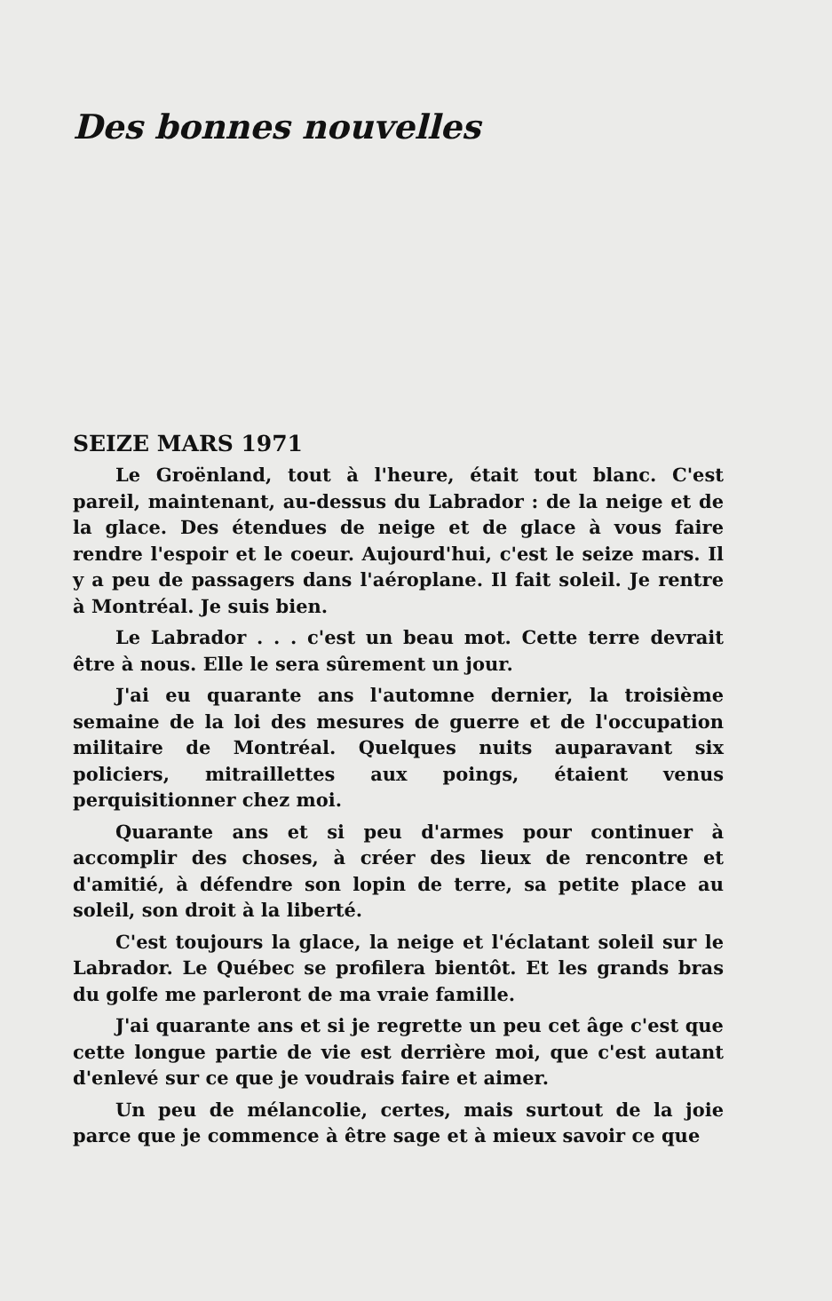Des bonnes nouvelles
SEIZE MARS 1971
Le Groënland, tout à l'heure, était tout blanc. C'est pareil, maintenant, au-dessus du Labrador : de la neige et de la glace. Des étendues de neige et de glace à vous faire rendre l'espoir et le coeur. Aujourd'hui, c'est le seize mars. Il y a peu de passagers dans l'aéroplane. Il fait soleil. Je rentre à Montréal. Je suis bien.
Le Labrador . . . c'est un beau mot. Cette terre devrait être à nous. Elle le sera sûrement un jour.
J'ai eu quarante ans l'automne dernier, la troisième semaine de la loi des mesures de guerre et de l'occupation militaire de Montréal. Quelques nuits auparavant six policiers, mitraillettes aux poings, étaient venus perquisitionner chez moi.
Quarante ans et si peu d'armes pour continuer à accomplir des choses, à créer des lieux de rencontre et d'amitié, à défendre son lopin de terre, sa petite place au soleil, son droit à la liberté.
C'est toujours la glace, la neige et l'éclatant soleil sur le Labrador. Le Québec se profilera bientôt. Et les grands bras du golfe me parleront de ma vraie famille.
J'ai quarante ans et si je regrette un peu cet âge c'est que cette longue partie de vie est derrière moi, que c'est autant d'enlevé sur ce que je voudrais faire et aimer.
Un peu de mélancolie, certes, mais surtout de la joie parce que je commence à être sage et à mieux savoir ce que